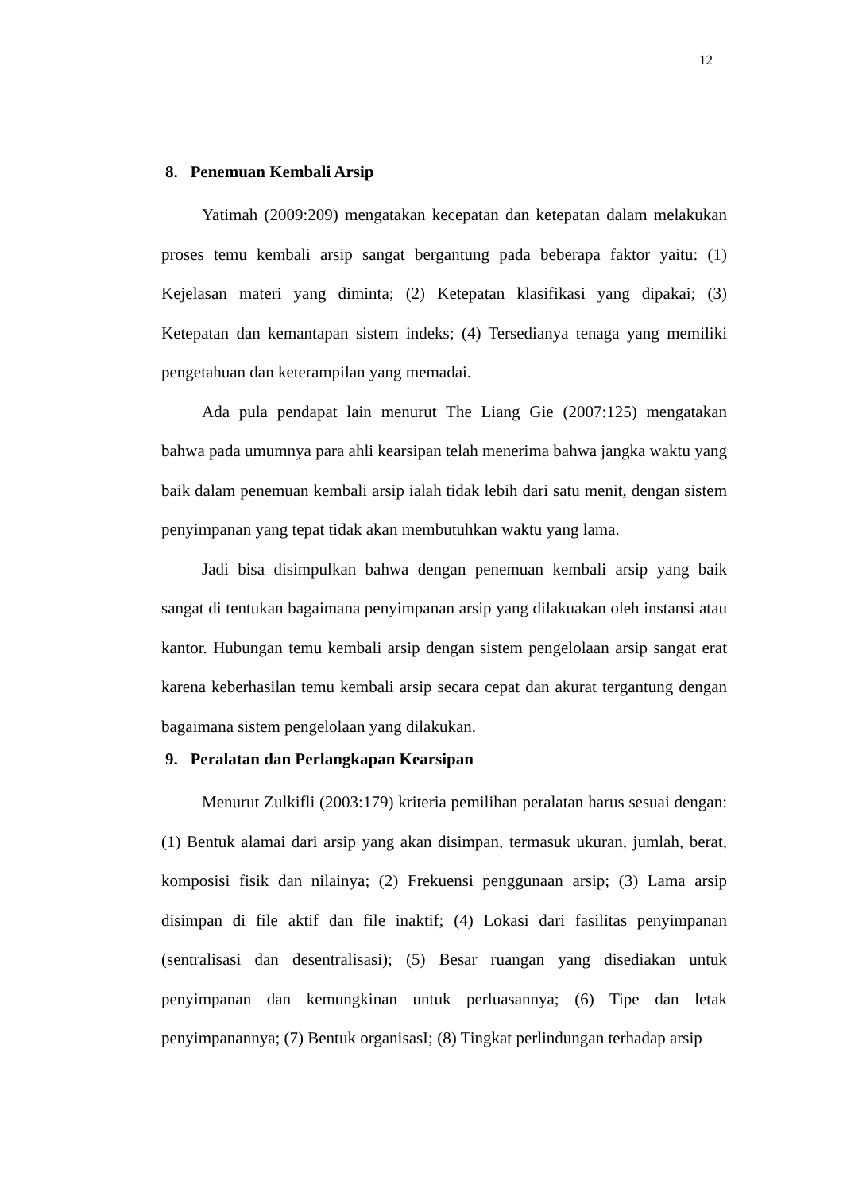12
8. Penemuan Kembali Arsip
Yatimah (2009:209) mengatakan kecepatan dan ketepatan dalam melakukan proses temu kembali arsip sangat bergantung pada beberapa faktor yaitu: (1) Kejelasan materi yang diminta; (2) Ketepatan klasifikasi yang dipakai; (3) Ketepatan dan kemantapan sistem indeks; (4) Tersedianya tenaga yang memiliki pengetahuan dan keterampilan yang memadai.
Ada pula pendapat lain menurut The Liang Gie (2007:125) mengatakan bahwa pada umumnya para ahli kearsipan telah menerima bahwa jangka waktu yang baik dalam penemuan kembali arsip ialah tidak lebih dari satu menit, dengan sistem penyimpanan yang tepat tidak akan membutuhkan waktu yang lama.
Jadi bisa disimpulkan bahwa dengan penemuan kembali arsip yang baik sangat di tentukan bagaimana penyimpanan arsip yang dilakuakan oleh instansi atau kantor. Hubungan temu kembali arsip dengan sistem pengelolaan arsip sangat erat karena keberhasilan temu kembali arsip secara cepat dan akurat tergantung dengan bagaimana sistem pengelolaan yang dilakukan.
9. Peralatan dan Perlangkapan Kearsipan
Menurut Zulkifli (2003:179) kriteria pemilihan peralatan harus sesuai dengan: (1) Bentuk alamai dari arsip yang akan disimpan, termasuk ukuran, jumlah, berat, komposisi fisik dan nilainya; (2) Frekuensi penggunaan arsip; (3) Lama arsip disimpan di file aktif dan file inaktif; (4) Lokasi dari fasilitas penyimpanan (sentralisasi dan desentralisasi); (5) Besar ruangan yang disediakan untuk penyimpanan dan kemungkinan untuk perluasannya; (6) Tipe dan letak penyimpanannya; (7) Bentuk organisasI; (8) Tingkat perlindungan terhadap arsip